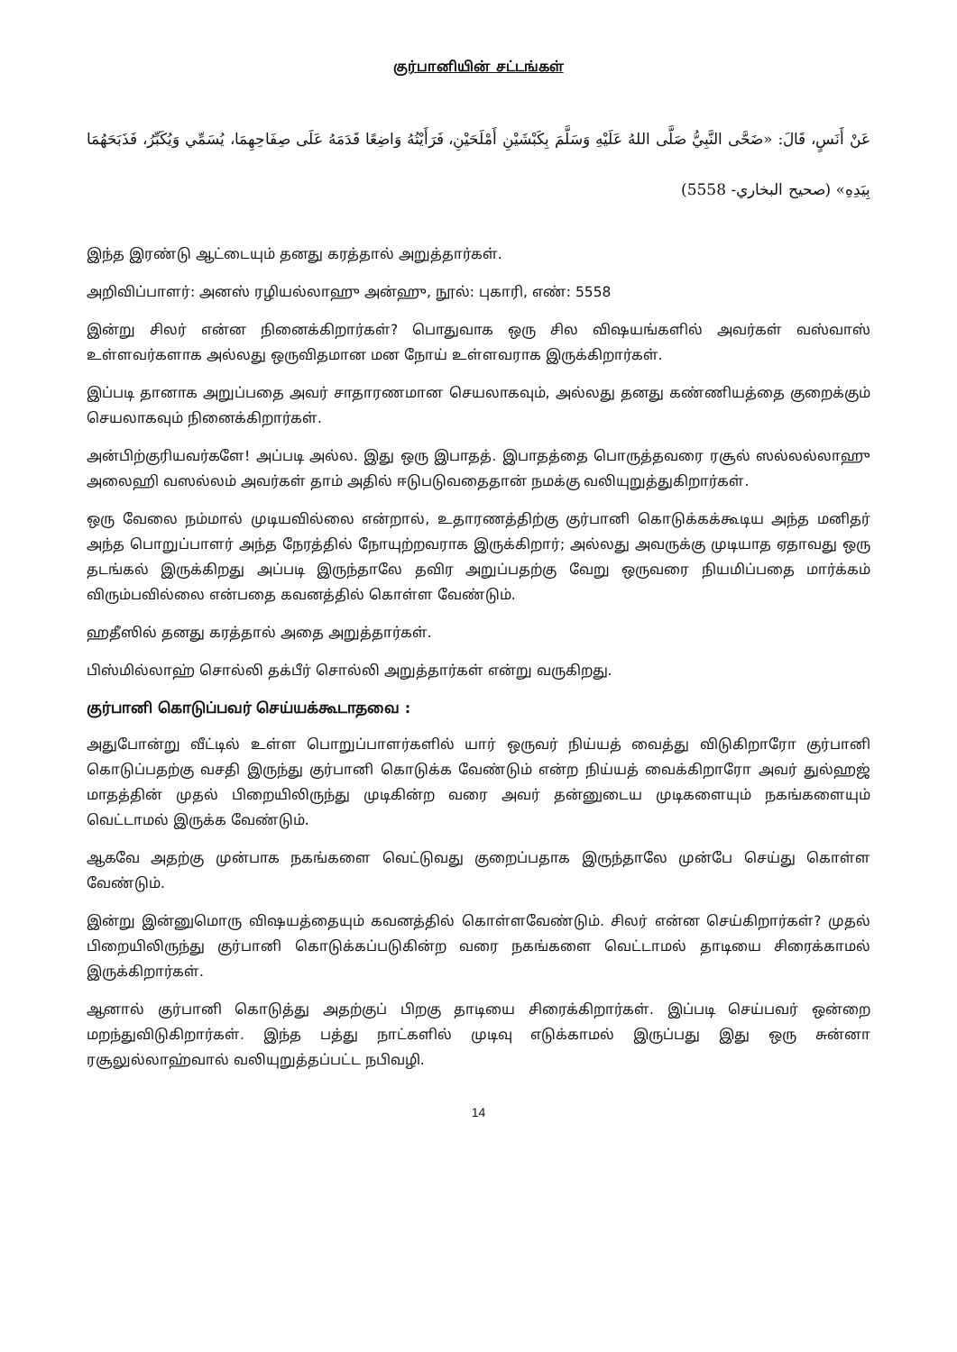குர்பானியின் சட்டங்கள்
عَنْ أَنَسٍ، قَالَ: «ضَحَّى النَّبِيُّ صَلَّى اللهُ عَلَيْهِ وَسَلَّمَ بِكَبْشَيْنِ أَمْلَحَيْنِ، فَرَأَيْتُهُ وَاضِعًا قَدَمَهُ عَلَى صِفَاحِهِمَا، يُسَمِّي وَيُكَبِّرُ، فَذَبَحَهُمَا بِيَدِهِ» (صحيح البخاري- 5558)
இந்த இரண்டு ஆட்டையும் தனது கரத்தால் அறுத்தார்கள்.
அறிவிப்பாளர்: அனஸ் ரழியல்லாஹு அன்ஹு, நூல்: புகாரி, எண்: 5558
இன்று சிலர் என்ன நினைக்கிறார்கள்? பொதுவாக ஒரு சில விஷயங்களில் அவர்கள் வஸ்வாஸ் உள்ளவர்களாக அல்லது ஒருவிதமான மன நோய் உள்ளவராக இருக்கிறார்கள்.
இப்படி தானாக அறுப்பதை அவர் சாதாரணமான செயலாகவும், அல்லது தனது கண்ணியத்தை குறைக்கும் செயலாகவும் நினைக்கிறார்கள்.
அன்பிற்குரியவர்களே! அப்படி அல்ல. இது ஒரு இபாதத். இபாதத்தை பொருத்தவரை ரசூல் ஸல்லல்லாஹு அலைஹி வஸல்லம் அவர்கள் தாம் அதில் ஈடுபடுவதைதான் நமக்கு வலியுறுத்துகிறார்கள்.
ஒரு வேலை நம்மால் முடியவில்லை என்றால், உதாரணத்திற்கு குர்பானி கொடுக்கக்கூடிய அந்த மனிதர் அந்த பொறுப்பாளர் அந்த நேரத்தில் நோயுற்றவராக இருக்கிறார்; அல்லது அவருக்கு முடியாத ஏதாவது ஒரு தடங்கல் இருக்கிறது அப்படி இருந்தாலே தவிர அறுப்பதற்கு வேறு ஒருவரை நியமிப்பதை மார்க்கம் விரும்பவில்லை என்பதை கவனத்தில் கொள்ள வேண்டும்.
ஹதீஸில் தனது கரத்தால் அதை அறுத்தார்கள்.
பிஸ்மில்லாஹ் சொல்லி தக்பீர் சொல்லி அறுத்தார்கள் என்று வருகிறது.
குர்பானி கொடுப்பவர் செய்யக்கூடாதவை :
அதுபோன்று வீட்டில் உள்ள பொறுப்பாளர்களில் யார் ஒருவர் நிய்யத் வைத்து விடுகிறாரோ குர்பானி கொடுப்பதற்கு வசதி இருந்து குர்பானி கொடுக்க வேண்டும் என்ற நிய்யத் வைக்கிறாரோ அவர் துல்ஹஜ் மாதத்தின் முதல் பிறையிலிருந்து முடிகின்ற வரை அவர் தன்னுடைய முடிகளையும் நகங்களையும் வெட்டாமல் இருக்க வேண்டும்.
ஆகவே அதற்கு முன்பாக நகங்களை வெட்டுவது குறைப்பதாக இருந்தாலே முன்பே செய்து கொள்ள வேண்டும்.
இன்று இன்னுமொரு விஷயத்தையும் கவனத்தில் கொள்ளவேண்டும். சிலர் என்ன செய்கிறார்கள்? முதல் பிறையிலிருந்து குர்பானி கொடுக்கப்படுகின்ற வரை நகங்களை வெட்டாமல் தாடியை சிரைக்காமல் இருக்கிறார்கள்.
ஆனால் குர்பானி கொடுத்து அதற்குப் பிறகு தாடியை சிரைக்கிறார்கள். இப்படி செய்பவர் ஒன்றை மறந்துவிடுகிறார்கள். இந்த பத்து நாட்களில் முடிவு எடுக்காமல் இருப்பது இது ஒரு சுன்னா ரசூலுல்லாஹ்வால் வலியுறுத்தப்பட்ட நபிவழி.
14